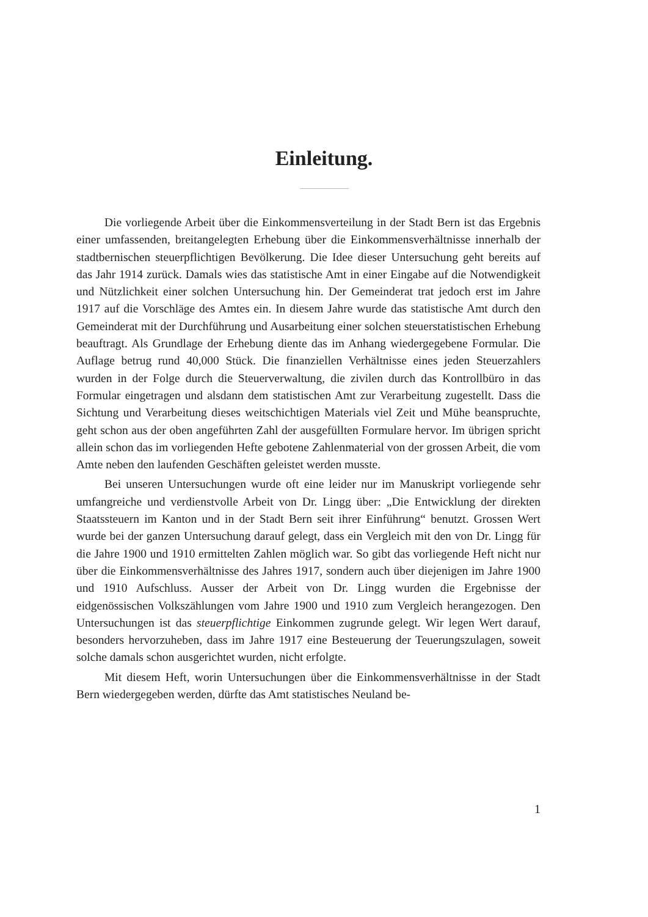Einleitung.
Die vorliegende Arbeit über die Einkommensverteilung in der Stadt Bern ist das Ergebnis einer umfassenden, breitangelegten Erhebung über die Einkommensverhältnisse innerhalb der stadtbernischen steuerpflichtigen Bevölkerung. Die Idee dieser Untersuchung geht bereits auf das Jahr 1914 zurück. Damals wies das statistische Amt in einer Eingabe auf die Notwendigkeit und Nützlichkeit einer solchen Untersuchung hin. Der Gemeinderat trat jedoch erst im Jahre 1917 auf die Vorschläge des Amtes ein. In diesem Jahre wurde das statistische Amt durch den Gemeinderat mit der Durchführung und Ausarbeitung einer solchen steuerstatistischen Erhebung beauftragt. Als Grundlage der Erhebung diente das im Anhang wiedergegebene Formular. Die Auflage betrug rund 40,000 Stück. Die finanziellen Verhältnisse eines jeden Steuerzahlers wurden in der Folge durch die Steuerverwaltung, die zivilen durch das Kontrollbüro in das Formular eingetragen und alsdann dem statistischen Amt zur Verarbeitung zugestellt. Dass die Sichtung und Verarbeitung dieses weitschichtigen Materials viel Zeit und Mühe beanspruchte, geht schon aus der oben angeführten Zahl der ausgefüllten Formulare hervor. Im übrigen spricht allein schon das im vorliegenden Hefte gebotene Zahlenmaterial von der grossen Arbeit, die vom Amte neben den laufenden Geschäften geleistet werden musste.
Bei unseren Untersuchungen wurde oft eine leider nur im Manuskript vorliegende sehr umfangreiche und verdienstvolle Arbeit von Dr. Lingg über: „Die Entwicklung der direkten Staatssteuern im Kanton und in der Stadt Bern seit ihrer Einführung“ benutzt. Grossen Wert wurde bei der ganzen Untersuchung darauf gelegt, dass ein Vergleich mit den von Dr. Lingg für die Jahre 1900 und 1910 ermittelten Zahlen möglich war. So gibt das vorliegende Heft nicht nur über die Einkommensverhältnisse des Jahres 1917, sondern auch über diejenigen im Jahre 1900 und 1910 Aufschluss. Ausser der Arbeit von Dr. Lingg wurden die Ergebnisse der eidgenössischen Volkszählungen vom Jahre 1900 und 1910 zum Vergleich herangezogen. Den Untersuchungen ist das steuerpflichtige Einkommen zugrunde gelegt. Wir legen Wert darauf, besonders hervorzuheben, dass im Jahre 1917 eine Besteuerung der Teuerungszulagen, soweit solche damals schon ausgerichtet wurden, nicht erfolgte.
Mit diesem Heft, worin Untersuchungen über die Einkommensverhältnisse in der Stadt Bern wiedergegeben werden, dürfte das Amt statistisches Neuland be-
1